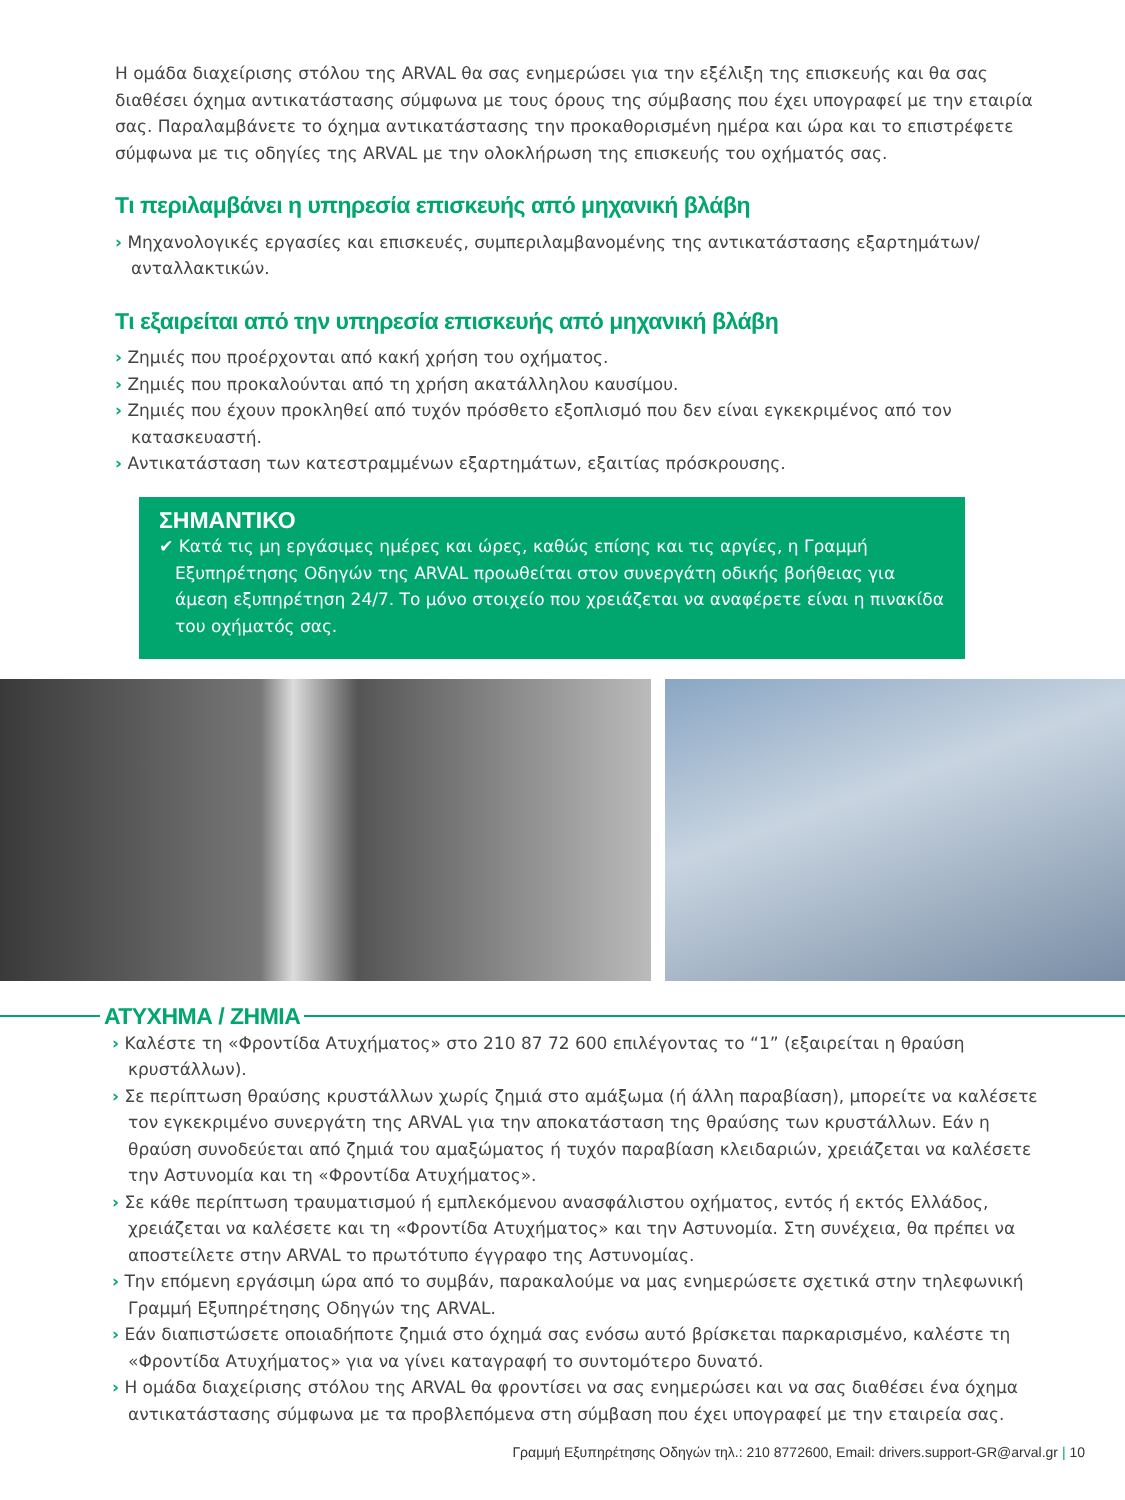Η ομάδα διαχείρισης στόλου της ARVAL θα σας ενημερώσει για την εξέλιξη της επισκευής και θα σας διαθέσει όχημα αντικατάστασης σύμφωνα με τους όρους της σύμβασης που έχει υπογραφεί με την εταιρία σας. Παραλαμβάνετε το όχημα αντικατάστασης την προκαθορισμένη ημέρα και ώρα και το επιστρέφετε σύμφωνα με τις οδηγίες της ARVAL με την ολοκλήρωση της επισκευής του οχήματός σας.
Τι περιλαμβάνει η υπηρεσία επισκευής από μηχανική βλάβη
› Μηχανολογικές εργασίες και επισκευές, συμπεριλαμβανομένης της αντικατάστασης εξαρτημάτων/ ανταλλακτικών.
Τι εξαιρείται από την υπηρεσία επισκευής από μηχανική βλάβη
› Ζημιές που προέρχονται από κακή χρήση του οχήματος.
› Ζημιές που προκαλούνται από τη χρήση ακατάλληλου καυσίμου.
› Ζημιές που έχουν προκληθεί από τυχόν πρόσθετο εξοπλισμό που δεν είναι εγκεκριμένος από τον κατασκευαστή.
› Αντικατάσταση των κατεστραμμένων εξαρτημάτων, εξαιτίας πρόσκρουσης.
ΣΗΜΑΝΤΙΚΟ
✔ Κατά τις μη εργάσιμες ημέρες και ώρες, καθώς επίσης και τις αργίες, η Γραμμή Εξυπηρέτησης Οδηγών της ARVAL προωθείται στον συνεργάτη οδικής βοήθειας για άμεση εξυπηρέτηση 24/7. Το μόνο στοιχείο που χρειάζεται να αναφέρετε είναι η πινακίδα του οχήματός σας.
ΑΤΥΧΗΜΑ / ΖΗΜΙΑ
› Καλέστε τη «Φροντίδα Ατυχήματος» στο 210 87 72 600 επιλέγοντας το “1” (εξαιρείται η θραύση κρυστάλλων).
› Σε περίπτωση θραύσης κρυστάλλων χωρίς ζημιά στο αμάξωμα (ή άλλη παραβίαση), μπορείτε να καλέσετε τον εγκεκριμένο συνεργάτη της ARVAL για την αποκατάσταση της θραύσης των κρυστάλλων. Εάν η θραύση συνοδεύεται από ζημιά του αμαξώματος ή τυχόν παραβίαση κλειδαριών, χρειάζεται να καλέσετε την Αστυνομία και τη «Φροντίδα Ατυχήματος».
› Σε κάθε περίπτωση τραυματισμού ή εμπλεκόμενου ανασφάλιστου οχήματος, εντός ή εκτός Ελλάδος, χρειάζεται να καλέσετε και τη «Φροντίδα Ατυχήματος» και την Αστυνομία. Στη συνέχεια, θα πρέπει να αποστείλετε στην ARVAL το πρωτότυπο έγγραφο της Αστυνομίας.
› Την επόμενη εργάσιμη ώρα από το συμβάν, παρακαλούμε να μας ενημερώσετε σχετικά στην τηλεφωνική Γραμμή Εξυπηρέτησης Οδηγών της ARVAL.
› Εάν διαπιστώσετε οποιαδήποτε ζημιά στο όχημά σας ενόσω αυτό βρίσκεται παρκαρισμένο, καλέστε τη «Φροντίδα Ατυχήματος» για να γίνει καταγραφή το συντομότερο δυνατό.
› Η ομάδα διαχείρισης στόλου της ARVAL θα φροντίσει να σας ενημερώσει και να σας διαθέσει ένα όχημα αντικατάστασης σύμφωνα με τα προβλεπόμενα στη σύμβαση που έχει υπογραφεί με την εταιρεία σας.
Γραμμή Εξυπηρέτησης Οδηγών τηλ.: 210 8772600, Email: drivers.support-GR@arval.gr | 10